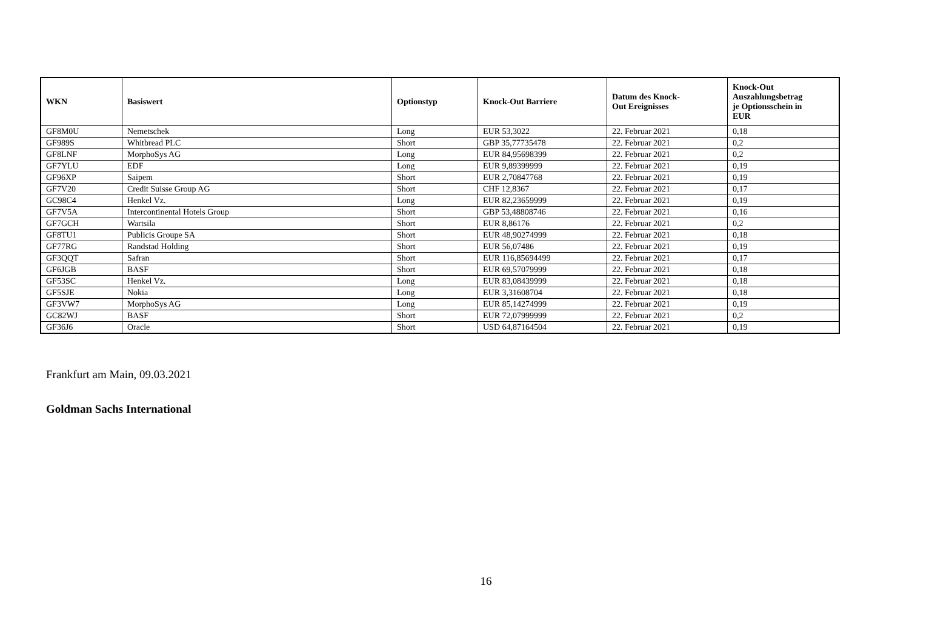| WKN | Basiswert | Optionstyp | Knock-Out Barriere | Datum des Knock- Out Ereignisses | Knock-Out Auszahlungsbetrag je Optionsschein in EUR |
| --- | --- | --- | --- | --- | --- |
| GF8M0U | Nemetschek | Long | EUR 53,3022 | 22. Februar 2021 | 0,18 |
| GF989S | Whitbread PLC | Short | GBP 35,77735478 | 22. Februar 2021 | 0,2 |
| GF8LNF | MorphoSys AG | Long | EUR 84,95698399 | 22. Februar 2021 | 0,2 |
| GF7YLU | EDF | Long | EUR 9,89399999 | 22. Februar 2021 | 0,19 |
| GF96XP | Saipem | Short | EUR 2,70847768 | 22. Februar 2021 | 0,19 |
| GF7V20 | Credit Suisse Group AG | Short | CHF 12,8367 | 22. Februar 2021 | 0,17 |
| GC98C4 | Henkel Vz. | Long | EUR 82,23659999 | 22. Februar 2021 | 0,19 |
| GF7V5A | Intercontinental Hotels Group | Short | GBP 53,48808746 | 22. Februar 2021 | 0,16 |
| GF7GCH | Wartsila | Short | EUR 8,86176 | 22. Februar 2021 | 0,2 |
| GF8TU1 | Publicis Groupe SA | Short | EUR 48,90274999 | 22. Februar 2021 | 0,18 |
| GF77RG | Randstad Holding | Short | EUR 56,07486 | 22. Februar 2021 | 0,19 |
| GF3QQT | Safran | Short | EUR 116,85694499 | 22. Februar 2021 | 0,17 |
| GF6JGB | BASF | Short | EUR 69,57079999 | 22. Februar 2021 | 0,18 |
| GF53SC | Henkel Vz. | Long | EUR 83,08439999 | 22. Februar 2021 | 0,18 |
| GF5SJE | Nokia | Long | EUR 3,31608704 | 22. Februar 2021 | 0,18 |
| GF3VW7 | MorphoSys AG | Long | EUR 85,14274999 | 22. Februar 2021 | 0,19 |
| GC82WJ | BASF | Short | EUR 72,07999999 | 22. Februar 2021 | 0,2 |
| GF36J6 | Oracle | Short | USD 64,87164504 | 22. Februar 2021 | 0,19 |
Frankfurt am Main, 09.03.2021
Goldman Sachs International
16